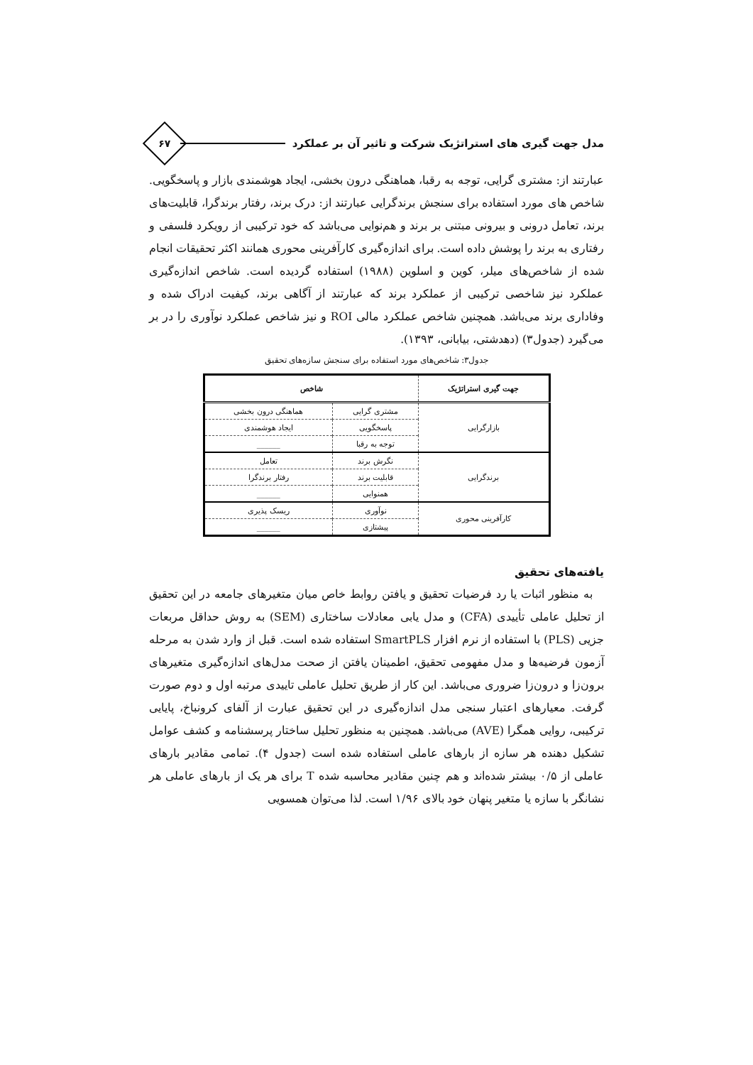مدل جهت گیری های استراتژیک شرکت و تاثیر آن بر عملکرد
۶۷
عبارتند از: مشتری گرایی، توجه به رقبا، هماهنگی درون بخشی، ایجاد هوشمندی بازار و پاسخگویی. شاخص های مورد استفاده برای سنجش برندگرایی عبارتند از: درک برند، رفتار برندگرا، قابلیت‌های برند، تعامل درونی و بیرونی مبتنی بر برند و هم‌نوایی می‌باشد که خود ترکیبی از رویکرد فلسفی و رفتاری به برند را پوشش داده است. برای اندازه‌گیری کارآفرینی محوری همانند اکثر تحقیقات انجام شده از شاخص‌های میلر، کوین و اسلوین (۱۹۸۸) استفاده گردیده است. شاخص اندازه‌گیری عملکرد نیز شاخصی ترکیبی از عملکرد برند که عبارتند از آگاهی برند، کیفیت ادراک شده و وفاداری برند می‌باشد. همچنین شاخص عملکرد مالی ROI و نیز شاخص عملکرد نوآوری را در بر می‌گیرد (جدول۳) (دهدشتی، بیابانی، ۱۳۹۳).
جدول۳: شاخص‌های مورد استفاده برای سنجش سازه‌های تحقیق
| جهت گیری استراتژیک | شاخص | |
| --- | --- | --- |
| بازارگرایی | مشتری گرایی | هماهنگی درون بخشی |
| | پاسخگویی | ایجاد هوشمندی |
| | توجه به رقبا | ______ |
| برندگرایی | نگرش برند | تعامل |
| | قابلیت برند | رفتار برندگرا |
| | همنوایی | ______ |
| کارآفرینی محوری | نوآوری | ریسک پذیری |
| | پیشتازی | ______ |
یافته‌های تحقیق
به منظور اثبات یا رد فرضیات تحقیق و یافتن روابط خاص میان متغیرهای جامعه در این تحقیق از تحلیل عاملی تأییدی (CFA) و مدل یابی معادلات ساختاری (SEM) به روش حداقل مربعات جزیی (PLS) با استفاده از نرم افزار SmartPLS استفاده شده است. قبل از وارد شدن به مرحله آزمون فرضیه‌ها و مدل مفهومی تحقیق، اطمینان یافتن از صحت مدل‌های اندازه‌گیری متغیرهای برون‌زا و درون‌زا ضروری می‌باشد. این کار از طریق تحلیل عاملی تاییدی مرتبه اول و دوم صورت گرفت. معیارهای اعتبار سنجی مدل اندازه‌گیری در این تحقیق عبارت از آلفای کرونباخ، پایایی ترکیبی، روایی همگرا (AVE) می‌باشد. همچنین به منظور تحلیل ساختار پرسشنامه و کشف عوامل تشکیل دهنده هر سازه از بارهای عاملی استفاده شده است (جدول ۴). تمامی مقادیر بارهای عاملی از ۰/۵ بیشتر شده‌اند و هم چنین مقادیر محاسبه شده T برای هر یک از بارهای عاملی هر نشانگر با سازه یا متغیر پنهان خود بالای ۱/۹۶ است. لذا می‌توان همسویی